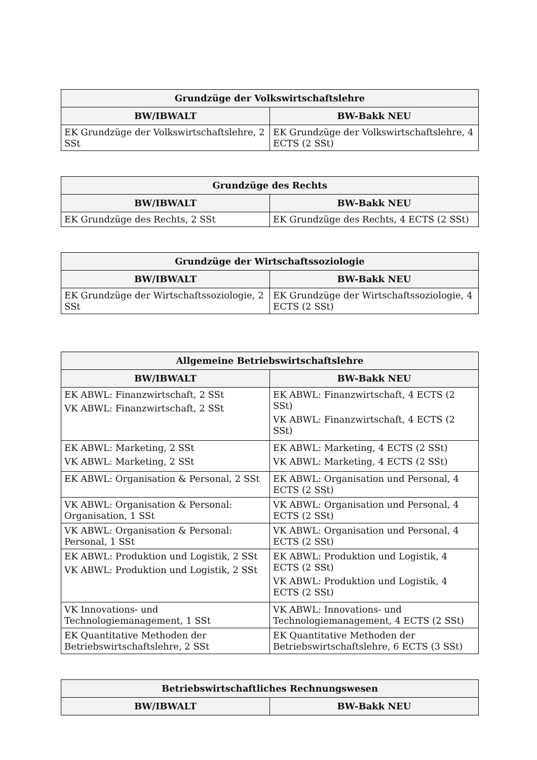| Grundzüge der Volkswirtschaftslehre | |
| --- | --- |
| BW/IBWALT | BW-Bakk NEU |
| EK Grundzüge der Volkswirtschaftslehre, 2 SSt | EK Grundzüge der Volkswirtschaftslehre, 4 ECTS (2 SSt) |
| Grundzüge des Rechts | |
| --- | --- |
| BW/IBWALT | BW-Bakk NEU |
| EK Grundzüge des Rechts, 2 SSt | EK Grundzüge des Rechts, 4 ECTS (2 SSt) |
| Grundzüge der Wirtschaftssoziologie | |
| --- | --- |
| BW/IBWALT | BW-Bakk NEU |
| EK Grundzüge der Wirtschaftssoziologie, 2 SSt | EK Grundzüge der Wirtschaftssoziologie, 4 ECTS (2 SSt) |
| Allgemeine Betriebswirtschaftslehre | |
| --- | --- |
| BW/IBWALT | BW-Bakk NEU |
| EK ABWL: Finanzwirtschaft, 2 SSt VK ABWL: Finanzwirtschaft, 2 SSt | EK ABWL: Finanzwirtschaft, 4 ECTS (2 SSt) VK ABWL: Finanzwirtschaft, 4 ECTS (2 SSt) |
| EK ABWL: Marketing, 2 SSt VK ABWL: Marketing, 2 SSt | EK ABWL: Marketing, 4 ECTS (2 SSt) VK ABWL: Marketing, 4 ECTS (2 SSt) |
| EK ABWL: Organisation & Personal, 2 SSt | EK ABWL: Organisation und Personal, 4 ECTS (2 SSt) |
| VK ABWL: Organisation & Personal: Organisation, 1 SSt | VK ABWL: Organisation und Personal, 4 ECTS (2 SSt) |
| VK ABWL: Organisation & Personal: Personal, 1 SSt | VK ABWL: Organisation und Personal, 4 ECTS (2 SSt) |
| EK ABWL: Produktion und Logistik, 2 SSt VK ABWL: Produktion und Logistik, 2 SSt | EK ABWL: Produktion und Logistik, 4 ECTS (2 SSt) VK ABWL: Produktion und Logistik, 4 ECTS (2 SSt) |
| VK Innovations- und Technologiemanagement, 1 SSt | VK ABWL: Innovations- und Technologiemanagement, 4 ECTS (2 SSt) |
| EK Quantitative Methoden der Betriebswirtschaftslehre, 2 SSt | EK Quantitative Methoden der Betriebswirtschaftslehre, 6 ECTS (3 SSt) |
| Betriebswirtschaftliches Rechnungswesen | |
| --- | --- |
| BW/IBWALT | BW-Bakk NEU |